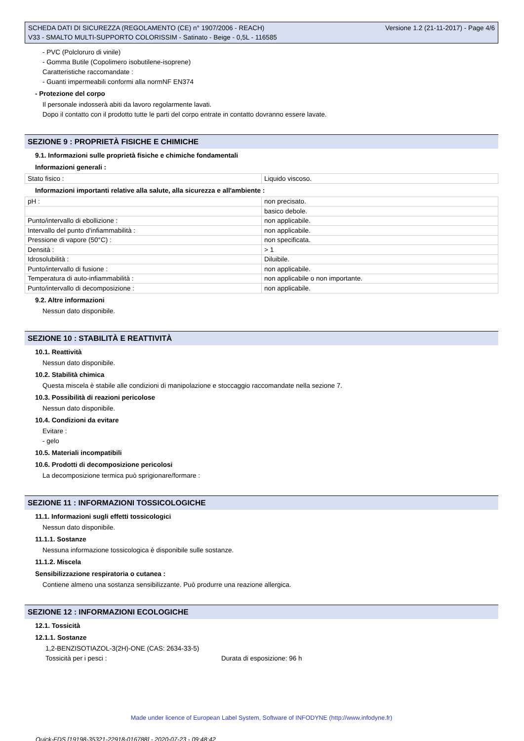SCHEDA DATI DI SICUREZZA (REGOLAMENTO (CE) n° 1907/2006 - REACH)
V33 - SMALTO MULTI-SUPPORTO COLORISSIM - Satinato - Beige - 0,5L - 116585
Versione 1.2 (21-11-2017) - Page 4/6
- PVC (Polcloruro di vinile)
- Gomma Butile (Copolimero isobutilene-isoprene)
Caratteristiche raccomandate :
- Guanti impermeabili conformi alla normNF EN374
- Protezione del corpo
Il personale indosserà abiti da lavoro regolarmente lavati.
Dopo il contatto con il prodotto tutte le parti del corpo entrate in contatto dovranno essere lavate.
SEZIONE 9 : PROPRIETÀ FISICHE E CHIMICHE
9.1. Informazioni sulle proprietà fisiche e chimiche fondamentali
Informazioni generali :
| Stato fisico : | Liquido viscoso. |
Informazioni importanti relative alla salute, alla sicurezza e all'ambiente :
| pH : | non precisato. |
| | basico debole. |
| Punto/intervallo di ebollizione : | non applicabile. |
| Intervallo del punto d'infiammabilità : | non applicabile. |
| Pressione di vapore (50°C) : | non specificata. |
| Densità : | > 1 |
| Idrosolubilità : | Diluibile. |
| Punto/intervallo di fusione : | non applicabile. |
| Temperatura di auto-infiammabilità : | non applicabile o non importante. |
| Punto/intervallo di decomposizione : | non applicabile. |
9.2. Altre informazioni
Nessun dato disponibile.
SEZIONE 10 : STABILITÀ E REATTIVITÀ
10.1. Reattività
Nessun dato disponibile.
10.2. Stabilità chimica
Questa miscela è stabile alle condizioni di manipolazione e stoccaggio raccomandate nella sezione 7.
10.3. Possibilità di reazioni pericolose
Nessun dato disponibile.
10.4. Condizioni da evitare
Evitare :
- gelo
10.5. Materiali incompatibili
10.6. Prodotti di decomposizione pericolosi
La decomposizione termica può sprigionare/formare :
SEZIONE 11 : INFORMAZIONI TOSSICOLOGICHE
11.1. Informazioni sugli effetti tossicologici
Nessun dato disponibile.
11.1.1. Sostanze
Nessuna informazione tossicologica è disponibile sulle sostanze.
11.1.2. Miscela
Sensibilizzazione respiratoria o cutanea :
Contiene almeno una sostanza sensibilizzante. Può produrre una reazione allergica.
SEZIONE 12 : INFORMAZIONI ECOLOGICHE
12.1. Tossicità
12.1.1. Sostanze
1,2-BENZISOTIAZOL-3(2H)-ONE (CAS: 2634-33-5)
Tossicità per i pesci : Durata di esposizione: 96 h
Made under licence of European Label System, Software of INFODYNE (http://www.infodyne.fr)
Quick-FDS [19198-35321-22918-016788] - 2020-07-23 - 09:48:42